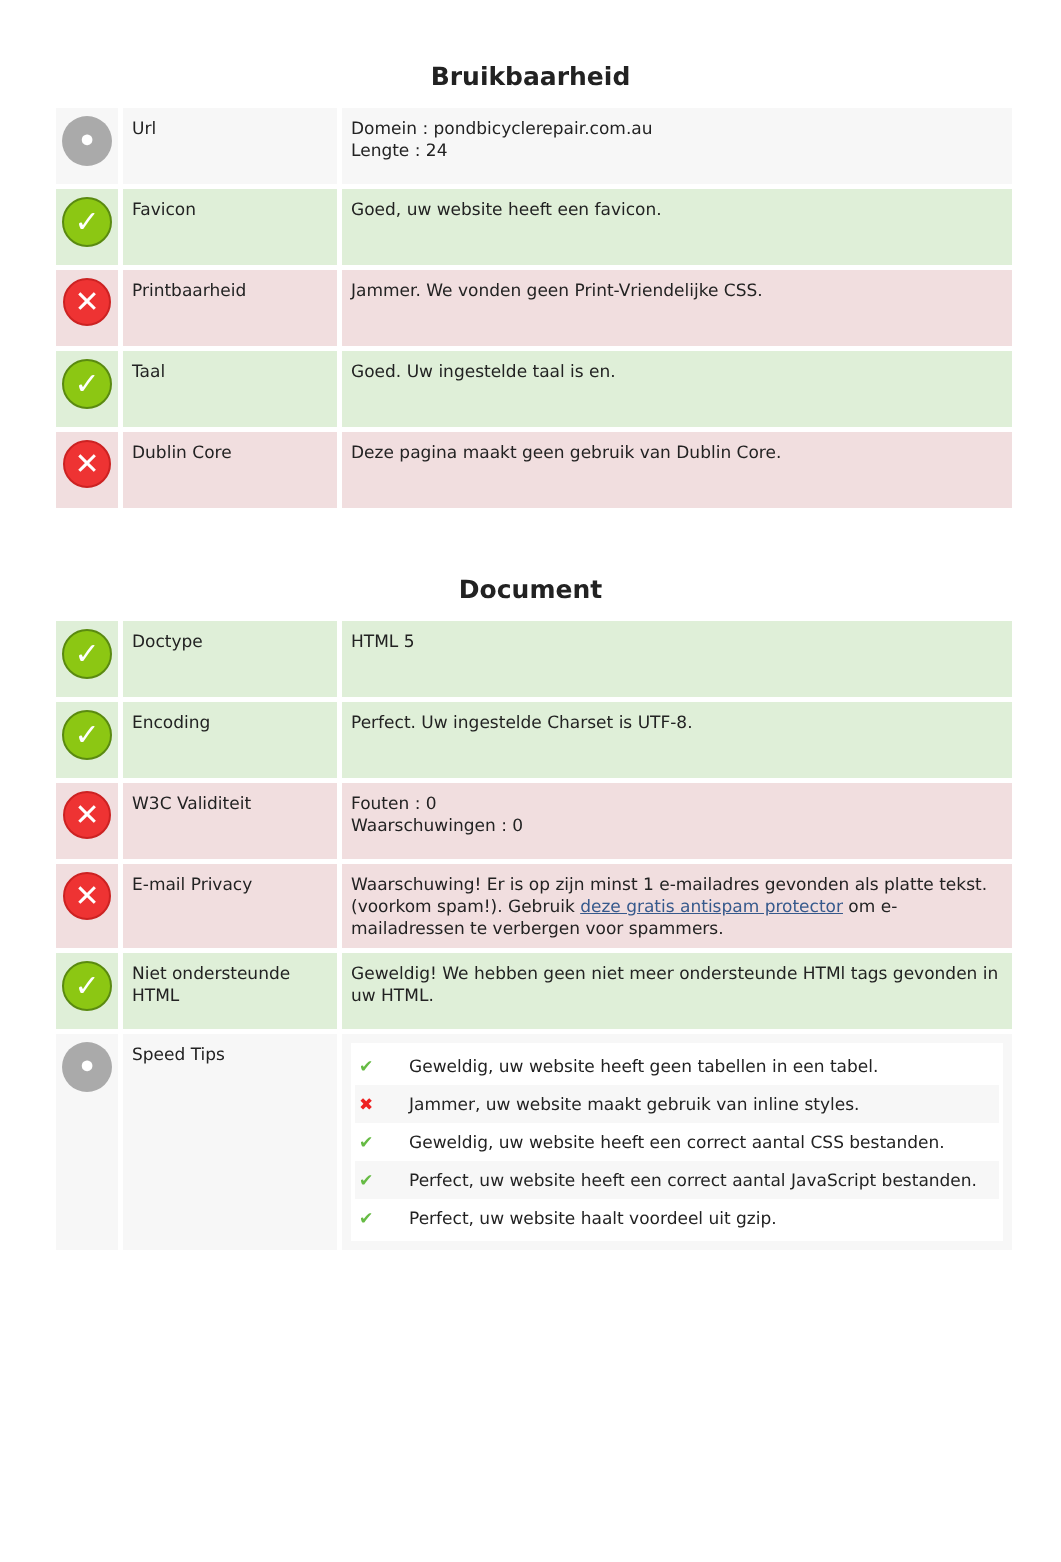Bruikbaarheid
| • | Url | Domein : pondbicyclerepair.com.au Lengte : 24 |
| ✓ | Favicon | Goed, uw website heeft een favicon. |
| ✕ | Printbaarheid | Jammer. We vonden geen Print-Vriendelijke CSS. |
| ✓ | Taal | Goed. Uw ingestelde taal is en. |
| ✕ | Dublin Core | Deze pagina maakt geen gebruik van Dublin Core. |
Document
| ✓ | Doctype | HTML 5 |
| ✓ | Encoding | Perfect. Uw ingestelde Charset is UTF-8. |
| ✕ | W3C Validiteit | Fouten : 0 Waarschuwingen : 0 |
| ✕ | E-mail Privacy | Waarschuwing! Er is op zijn minst 1 e-mailadres gevonden als platte tekst. (voorkom spam!). Gebruik deze gratis antispam protector om e-mailadressen te verbergen voor spammers. |
| ✓ | Niet ondersteunde HTML | Geweldig! We hebben geen niet meer ondersteunde HTMl tags gevonden in uw HTML. |
| • | Speed Tips | ✔ Geweldig, uw website heeft geen tabellen in een tabel. ✖ Jammer, uw website maakt gebruik van inline styles. ✔ Geweldig, uw website heeft een correct aantal CSS bestanden. ✔ Perfect, uw website heeft een correct aantal JavaScript bestanden. ✔ Perfect, uw website haalt voordeel uit gzip. |